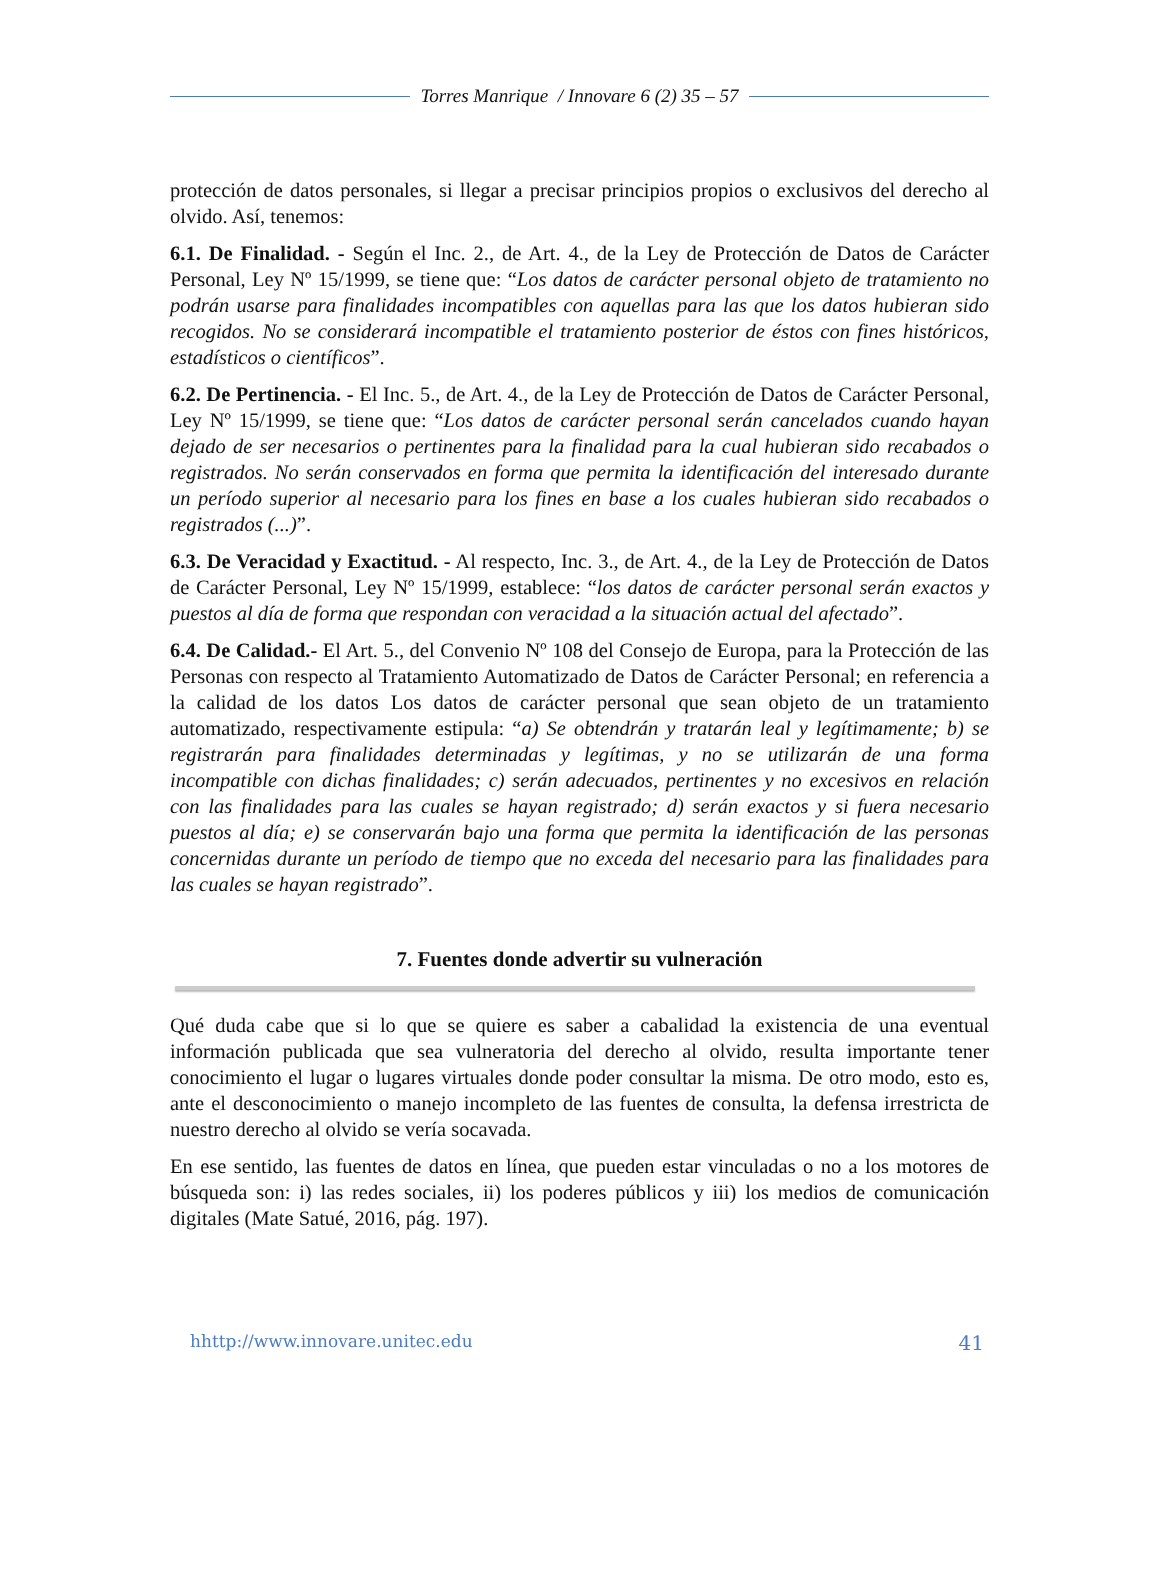Torres Manrique / Innovare 6 (2) 35 – 57
protección de datos personales, si llegar a precisar principios propios o exclusivos del derecho al olvido. Así, tenemos:
6.1. De Finalidad. - Según el Inc. 2., de Art. 4., de la Ley de Protección de Datos de Carácter Personal, Ley Nº 15/1999, se tiene que: “Los datos de carácter personal objeto de tratamiento no podrán usarse para finalidades incompatibles con aquellas para las que los datos hubieran sido recogidos. No se considerará incompatible el tratamiento posterior de éstos con fines históricos, estadísticos o científicos”.
6.2. De Pertinencia. - El Inc. 5., de Art. 4., de la Ley de Protección de Datos de Carácter Personal, Ley Nº 15/1999, se tiene que: “Los datos de carácter personal serán cancelados cuando hayan dejado de ser necesarios o pertinentes para la finalidad para la cual hubieran sido recabados o registrados. No serán conservados en forma que permita la identificación del interesado durante un período superior al necesario para los fines en base a los cuales hubieran sido recabados o registrados (...)”.
6.3. De Veracidad y Exactitud. - Al respecto, Inc. 3., de Art. 4., de la Ley de Protección de Datos de Carácter Personal, Ley Nº 15/1999, establece: “los datos de carácter personal serán exactos y puestos al día de forma que respondan con veracidad a la situación actual del afectado”.
6.4. De Calidad.- El Art. 5., del Convenio Nº 108 del Consejo de Europa, para la Protección de las Personas con respecto al Tratamiento Automatizado de Datos de Carácter Personal; en referencia a la calidad de los datos Los datos de carácter personal que sean objeto de un tratamiento automatizado, respectivamente estipula: “a) Se obtendrán y tratarán leal y legítimamente; b) se registrarán para finalidades determinadas y legítimas, y no se utilizarán de una forma incompatible con dichas finalidades; c) serán adecuados, pertinentes y no excesivos en relación con las finalidades para las cuales se hayan registrado; d) serán exactos y si fuera necesario puestos al día; e) se conservarán bajo una forma que permita la identificación de las personas concernidas durante un período de tiempo que no exceda del necesario para las finalidades para las cuales se hayan registrado”.
7. Fuentes donde advertir su vulneración
Qué duda cabe que si lo que se quiere es saber a cabalidad la existencia de una eventual información publicada que sea vulneratoria del derecho al olvido, resulta importante tener conocimiento el lugar o lugares virtuales donde poder consultar la misma. De otro modo, esto es, ante el desconocimiento o manejo incompleto de las fuentes de consulta, la defensa irrestricta de nuestro derecho al olvido se vería socavada.
En ese sentido, las fuentes de datos en línea, que pueden estar vinculadas o no a los motores de búsqueda son: i) las redes sociales, ii) los poderes públicos y iii) los medios de comunicación digitales (Mate Satué, 2016, pág. 197).
hhttp://www.innovare.unitec.edu 41